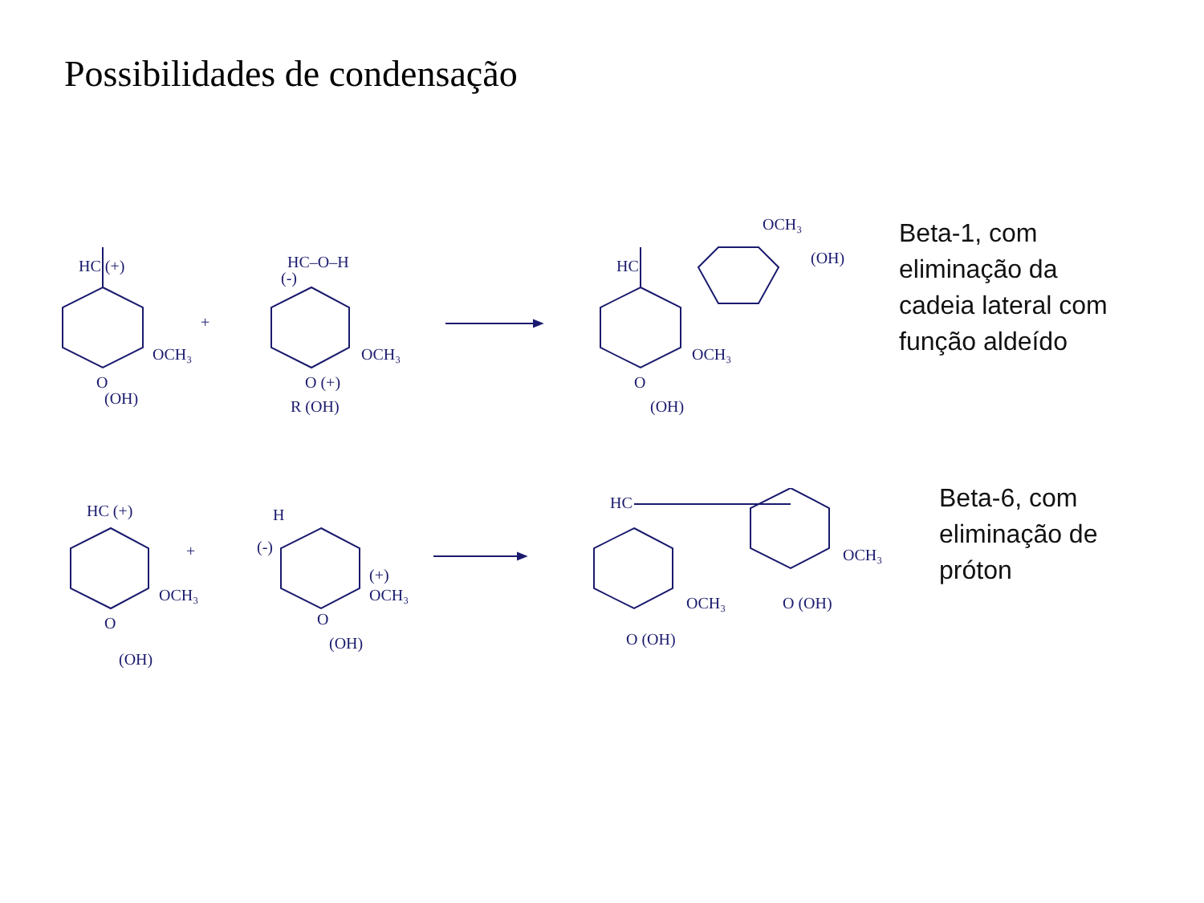Possibilidades de condensação
HC (+)
OCH₃
(OH)
O
+
HC–O–H
(-)
OCH₃
O (+)
R (OH)
HC
OCH₃
OCH₃
(OH)
O
(OH)
Beta-1, com
eliminação da
cadeia lateral com
função aldeído
HC (+)
OCH₃
O
(OH)
+
H
(-)
(+)
OCH₃
O
(OH)
HC
OCH₃
OCH₃
O (OH)
O (OH)
Beta-6, com
eliminação de
próton